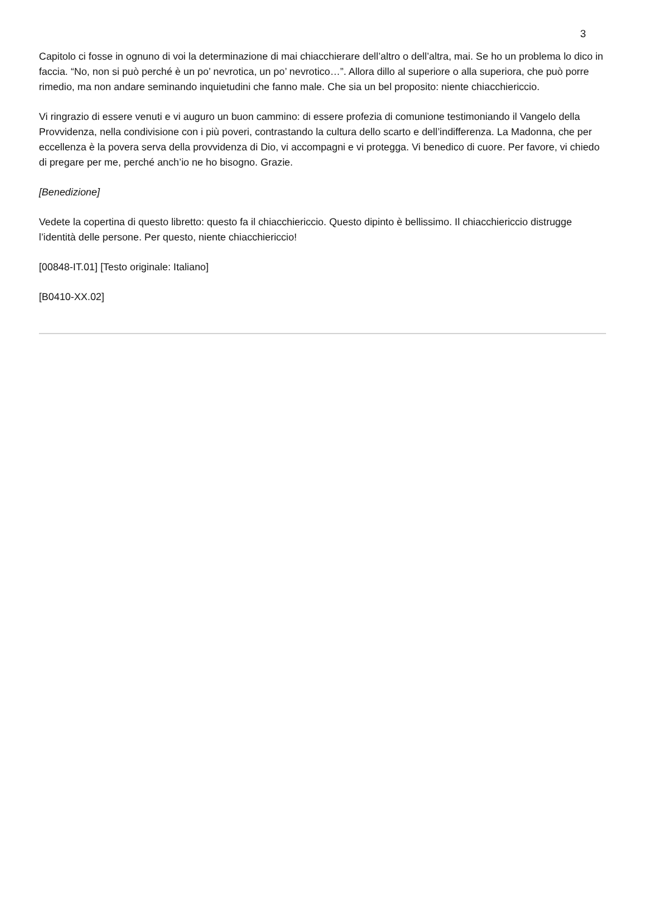3
Capitolo ci fosse in ognuno di voi la determinazione di mai chiacchierare dell’altro o dell’altra, mai. Se ho un problema lo dico in faccia. “No, non si può perché è un po’ nevrotica, un po’ nevrotico…”. Allora dillo al superiore o alla superiora, che può porre rimedio, ma non andare seminando inquietudini che fanno male. Che sia un bel proposito: niente chiacchiericcio.
Vi ringrazio di essere venuti e vi auguro un buon cammino: di essere profezia di comunione testimoniando il Vangelo della Provvidenza, nella condivisione con i più poveri, contrastando la cultura dello scarto e dell’indifferenza. La Madonna, che per eccellenza è la povera serva della provvidenza di Dio, vi accompagni e vi protegga. Vi benedico di cuore. Per favore, vi chiedo di pregare per me, perché anch’io ne ho bisogno. Grazie.
[Benedizione]
Vedete la copertina di questo libretto: questo fa il chiacchiericcio. Questo dipinto è bellissimo. Il chiacchiericcio distrugge l’identità delle persone. Per questo, niente chiacchiericcio!
[00848-IT.01] [Testo originale: Italiano]
[B0410-XX.02]